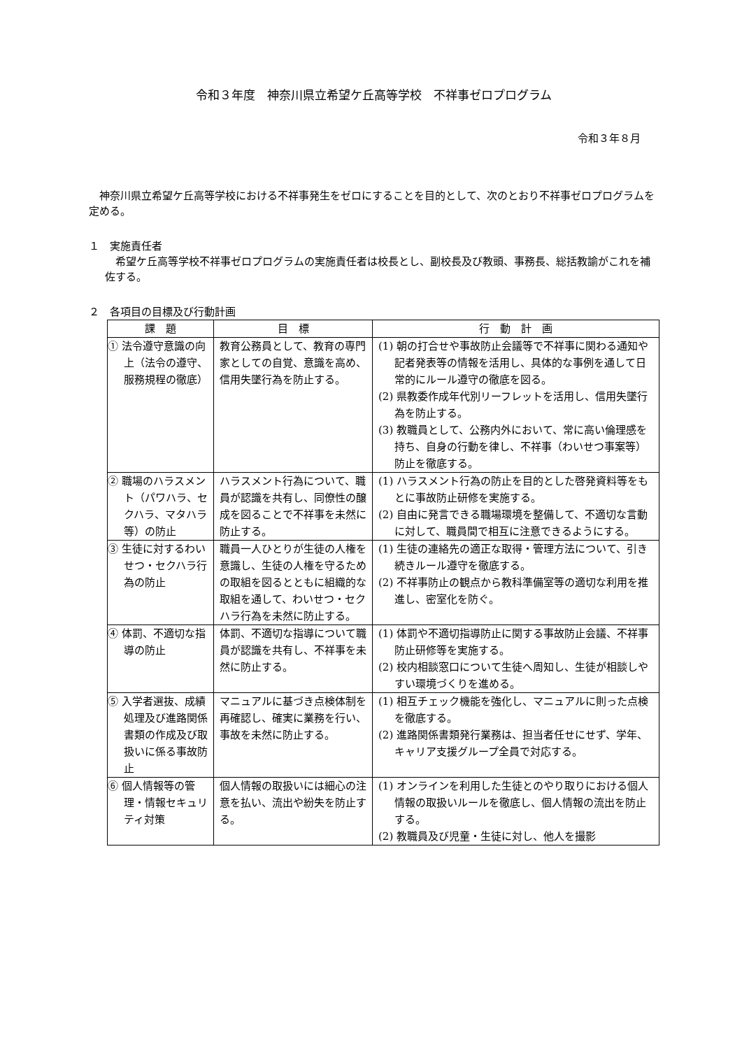令和３年度　神奈川県立希望ケ丘高等学校　不祥事ゼロプログラム
令和３年８月
神奈川県立希望ケ丘高等学校における不祥事発生をゼロにすることを目的として、次のとおり不祥事ゼロプログラムを定める。
１　実施責任者
希望ケ丘高等学校不祥事ゼロプログラムの実施責任者は校長とし、副校長及び教頭、事務長、総括教諭がこれを補佐する。
２　各項目の目標及び行動計画
| 課 題 | 目 標 | 行 動 計 画 |
| --- | --- | --- |
| ① 法令遵守意識の向上（法令の遵守、服務規程の徹底） | 教育公務員として、教育の専門家としての自覚、意識を高め、信用失墜行為を防止する。 | (1) 朝の打合せや事故防止会議等で不祥事に関わる通知や記者発表等の情報を活用し、具体的な事例を通して日常的にルール遵守の徹底を図る。 (2) 県教委作成年代別リーフレットを活用し、信用失墜行為を防止する。 (3) 教職員として、公務内外において、常に高い倫理感を持ち、自身の行動を律し、不祥事（わいせつ事案等）防止を徹底する。 |
| ② 職場のハラスメント（パワハラ、セクハラ、マタハラ等）の防止 | ハラスメント行為について、職員が認識を共有し、同僚性の醸成を図ることで不祥事を未然に防止する。 | (1) ハラスメント行為の防止を目的とした啓発資料等をもとに事故防止研修を実施する。 (2) 自由に発言できる職場環境を整備して、不適切な言動に対して、職員間で相互に注意できるようにする。 |
| ③ 生徒に対するわいせつ・セクハラ行為の防止 | 職員一人ひとりが生徒の人権を意識し、生徒の人権を守るための取組を図るとともに組織的な取組を通して、わいせつ・セクハラ行為を未然に防止する。 | (1) 生徒の連絡先の適正な取得・管理方法について、引き続きルール遵守を徹底する。 (2) 不祥事防止の観点から教科準備室等の適切な利用を推進し、密室化を防ぐ。 |
| ④ 体罰、不適切な指導の防止 | 体罰、不適切な指導について職員が認識を共有し、不祥事を未然に防止する。 | (1) 体罰や不適切指導防止に関する事故防止会議、不祥事防止研修等を実施する。 (2) 校内相談窓口について生徒へ周知し、生徒が相談しやすい環境づくりを進める。 |
| ⑤ 入学者選抜、成績処理及び進路関係書類の作成及び取扱いに係る事故防止 | マニュアルに基づき点検体制を再確認し、確実に業務を行い、事故を未然に防止する。 | (1) 相互チェック機能を強化し、マニュアルに則った点検を徹底する。 (2) 進路関係書類発行業務は、担当者任せにせず、学年、キャリア支援グループ全員で対応する。 |
| ⑥ 個人情報等の管理・情報セキュリティ対策 | 個人情報の取扱いには細心の注意を払い、流出や紛失を防止する。 | (1) オンラインを利用した生徒とのやり取りにおける個人情報の取扱いルールを徹底し、個人情報の流出を防止する。 (2) 教職員及び児童・生徒に対し、他人を撮影 |